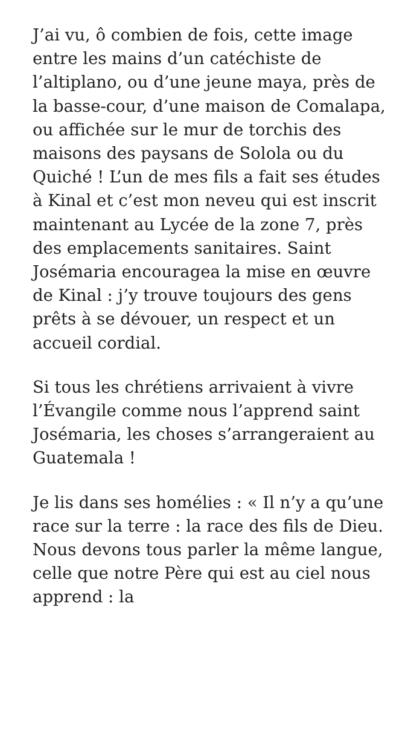J’ai vu, ô combien de fois, cette image entre les mains d’un catéchiste de l’altiplano, ou d’une jeune maya, près de la basse-cour, d’une maison de Comalapa, ou affichée sur le mur de torchis des maisons des paysans de Solola ou du Quiché ! L’un de mes fils a fait ses études à Kinal et c’est mon neveu qui est inscrit maintenant au Lycée de la zone 7, près des emplacements sanitaires. Saint Josémaria encouragea la mise en œuvre de Kinal : j’y trouve toujours des gens prêts à se dévouer, un respect et un accueil cordial.
Si tous les chrétiens arrivaient à vivre l’Évangile comme nous l’apprend saint Josémaria, les choses s’arrangeraient au Guatemala !
Je lis dans ses homélies : « Il n’y a qu’une race sur la terre : la race des fils de Dieu. Nous devons tous parler la même langue, celle que notre Père qui est au ciel nous apprend : la